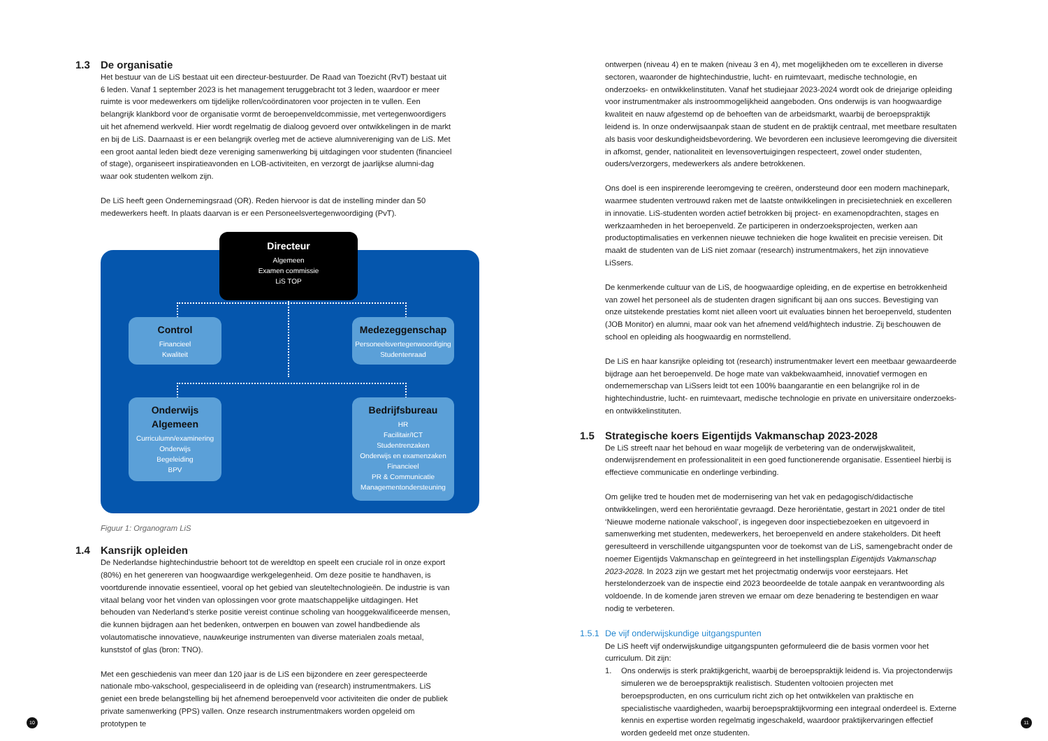1.3 De organisatie
Het bestuur van de LiS bestaat uit een directeur-bestuurder. De Raad van Toezicht (RvT) bestaat uit 6 leden. Vanaf 1 september 2023 is het management teruggebracht tot 3 leden, waardoor er meer ruimte is voor medewerkers om tijdelijke rollen/coördinatoren voor projecten in te vullen. Een belangrijk klankbord voor de organisatie vormt de beroepenveldcommissie, met vertegenwoordigers uit het afnemend werkveld. Hier wordt regelmatig de dialoog gevoerd over ontwikkelingen in de markt en bij de LiS. Daarnaast is er een belangrijk overleg met de actieve alumnivereniging van de LiS. Met een groot aantal leden biedt deze vereniging samenwerking bij uitdagingen voor studenten (financieel of stage), organiseert inspiratieavonden en LOB-activiteiten, en verzorgt de jaarlijkse alumni-dag waar ook studenten welkom zijn.
De LiS heeft geen Ondernemingsraad (OR). Reden hiervoor is dat de instelling minder dan 50 medewerkers heeft. In plaats daarvan is er een Personeelsvertegenwoordiging (PvT).
Directeur
Algemeen
Examen commissie
LiS TOP
Control
Financieel
Kwaliteit
Medezeggenschap
Personeelsvertegenwoordiging
Studentenraad
Onderwijs
Algemeen
Curriculumn/examinering
Onderwijs
Begeleiding
BPV
Bedrijfsbureau
HR
Facilitair/ICT
Studentrenzaken
Onderwijs en examenzaken
Financieel
PR & Communicatie
Managementondersteuning
Figuur 1: Organogram LiS
1.4 Kansrijk opleiden
De Nederlandse hightechindustrie behoort tot de wereldtop en speelt een cruciale rol in onze export (80%) en het genereren van hoogwaardige werkgelegenheid. Om deze positie te handhaven, is voortdurende innovatie essentieel, vooral op het gebied van sleuteltechnologieën. De industrie is van vitaal belang voor het vinden van oplossingen voor grote maatschappelijke uitdagingen. Het behouden van Nederland’s sterke positie vereist continue scholing van hooggekwalificeerde mensen, die kunnen bijdragen aan het bedenken, ontwerpen en bouwen van zowel handbediende als volautomatische innovatieve, nauwkeurige instrumenten van diverse materialen zoals metaal, kunststof of glas (bron: TNO).
Met een geschiedenis van meer dan 120 jaar is de LiS een bijzondere en zeer gerespecteerde nationale mbo-vakschool, gespecialiseerd in de opleiding van (research) instrumentmakers. LiS geniet een brede belangstelling bij het afnemend beroepenveld voor activiteiten die onder de publiek private samenwerking (PPS) vallen. Onze research instrumentmakers worden opgeleid om prototypen te
ontwerpen (niveau 4) en te maken (niveau 3 en 4), met mogelijkheden om te excelleren in diverse sectoren, waaronder de hightechindustrie, lucht- en ruimtevaart, medische technologie, en onderzoeks- en ontwikkelinstituten. Vanaf het studiejaar 2023-2024 wordt ook de driejarige opleiding voor instrumentmaker als instroommogelijkheid aangeboden. Ons onderwijs is van hoogwaardige kwaliteit en nauw afgestemd op de behoeften van de arbeidsmarkt, waarbij de beroepspraktijk leidend is. In onze onderwijsaanpak staan de student en de praktijk centraal, met meetbare resultaten als basis voor deskundigheidsbevordering. We bevorderen een inclusieve leeromgeving die diversiteit in afkomst, gender, nationaliteit en levensovertuigingen respecteert, zowel onder studenten, ouders/verzorgers, medewerkers als andere betrokkenen.
Ons doel is een inspirerende leeromgeving te creëren, ondersteund door een modern machinepark, waarmee studenten vertrouwd raken met de laatste ontwikkelingen in precisietechniek en excelleren in innovatie. LiS-studenten worden actief betrokken bij project- en examenopdrachten, stages en werkzaamheden in het beroepenveld. Ze participeren in onderzoeksprojecten, werken aan productoptimalisaties en verkennen nieuwe technieken die hoge kwaliteit en precisie vereisen. Dit maakt de studenten van de LiS niet zomaar (research) instrumentmakers, het zijn innovatieve LiSsers.
De kenmerkende cultuur van de LiS, de hoogwaardige opleiding, en de expertise en betrokkenheid van zowel het personeel als de studenten dragen significant bij aan ons succes. Bevestiging van onze uitstekende prestaties komt niet alleen voort uit evaluaties binnen het beroepenveld, studenten (JOB Monitor) en alumni, maar ook van het afnemend veld/hightech industrie. Zij beschouwen de school en opleiding als hoogwaardig en normstellend.
De LiS en haar kansrijke opleiding tot (research) instrumentmaker levert een meetbaar gewaardeerde bijdrage aan het beroepenveld. De hoge mate van vakbekwaamheid, innovatief vermogen en ondernemerschap van LiSsers leidt tot een 100% baangarantie en een belangrijke rol in de hightechindustrie, lucht- en ruimtevaart, medische technologie en private en universitaire onderzoeks- en ontwikkelinstituten.
1.5 Strategische koers Eigentijds Vakmanschap 2023-2028
De LiS streeft naar het behoud en waar mogelijk de verbetering van de onderwijskwaliteit, onderwijsrendement en professionaliteit in een goed functionerende organisatie. Essentieel hierbij is effectieve communicatie en onderlinge verbinding.
Om gelijke tred te houden met de modernisering van het vak en pedagogisch/didactische ontwikkelingen, werd een heroriëntatie gevraagd. Deze heroriëntatie, gestart in 2021 onder de titel ‘Nieuwe moderne nationale vakschool’, is ingegeven door inspectiebezoeken en uitgevoerd in samenwerking met studenten, medewerkers, het beroepenveld en andere stakeholders. Dit heeft geresulteerd in verschillende uitgangspunten voor de toekomst van de LiS, samengebracht onder de noemer Eigentijds Vakmanschap en geïntegreerd in het instellingsplan Eigentijds Vakmanschap 2023-2028. In 2023 zijn we gestart met het projectmatig onderwijs voor eerstejaars. Het herstelonderzoek van de inspectie eind 2023 beoordeelde de totale aanpak en verantwoording als voldoende. In de komende jaren streven we ernaar om deze benadering te bestendigen en waar nodig te verbeteren.
1.5.1 De vijf onderwijskundige uitgangspunten
De LiS heeft vijf onderwijskundige uitgangspunten geformuleerd die de basis vormen voor het curriculum. Dit zijn:
1. Ons onderwijs is sterk praktijkgericht, waarbij de beroepspraktijk leidend is. Via projectonderwijs simuleren we de beroepspraktijk realistisch. Studenten voltooien projecten met beroepsproducten, en ons curriculum richt zich op het ontwikkelen van praktische en specialistische vaardigheden, waarbij beroepspraktijkvorming een integraal onderdeel is. Externe kennis en expertise worden regelmatig ingeschakeld, waardoor praktijkervaringen effectief worden gedeeld met onze studenten.
10 11